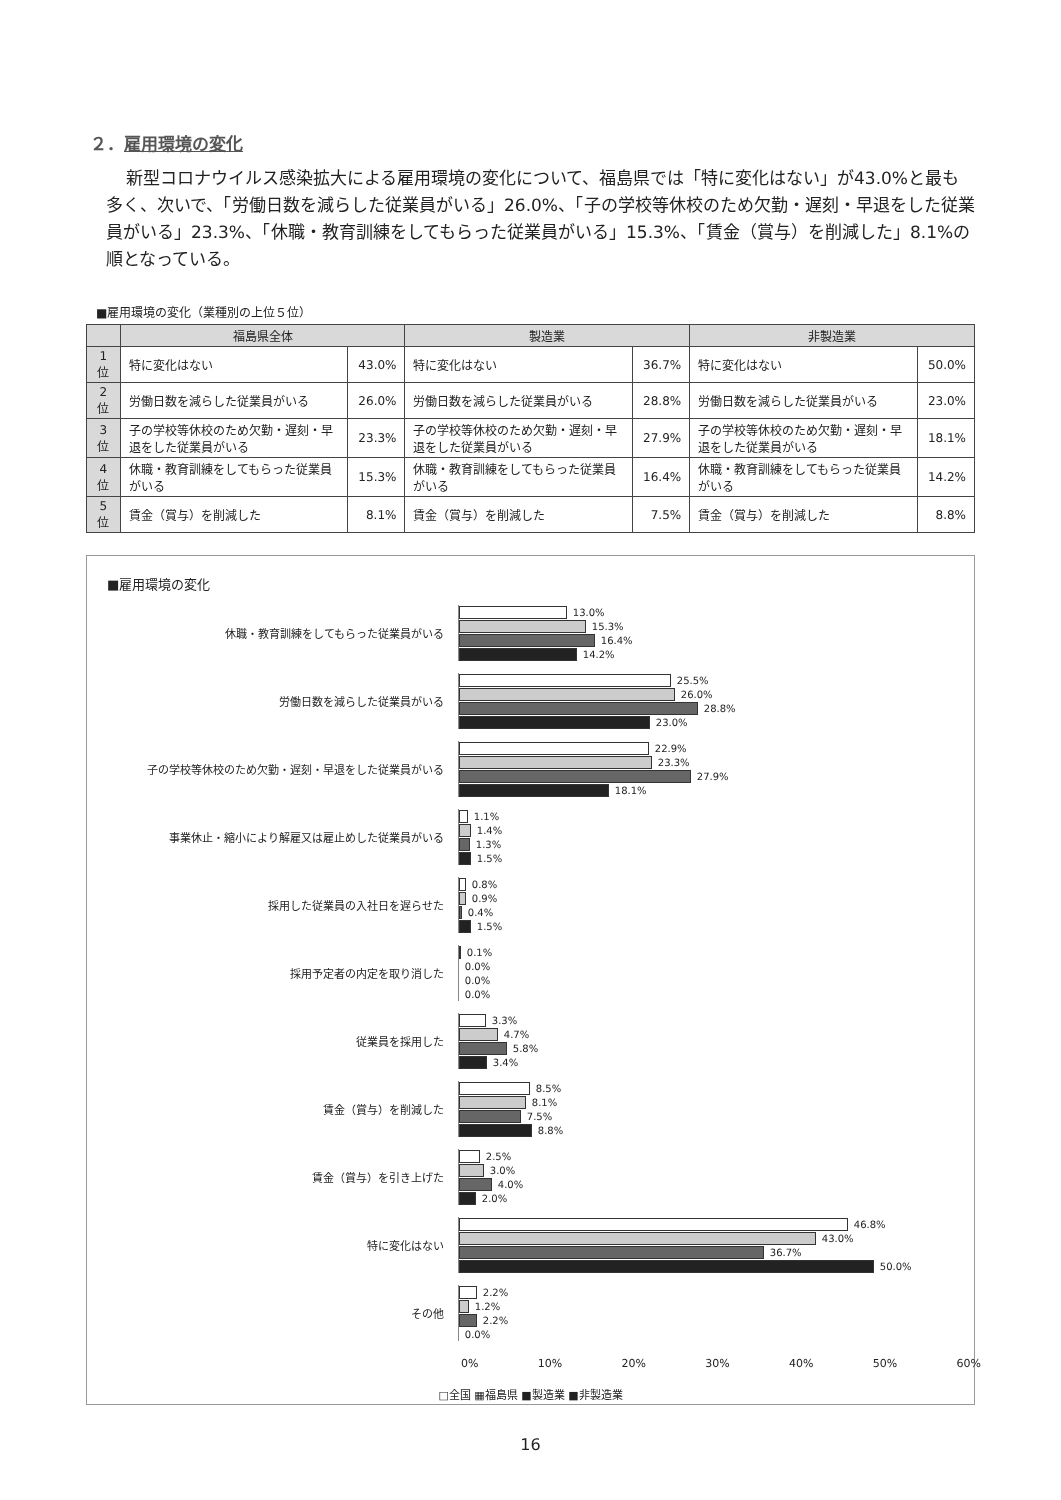２．雇用環境の変化
新型コロナウイルス感染拡大による雇用環境の変化について、福島県では「特に変化はない」が43.0%と最も多く、次いで、「労働日数を減らした従業員がいる」26.0%、「子の学校等休校のため欠勤・遅刻・早退をした従業員がいる」23.3%、「休職・教育訓練をしてもらった従業員がいる」15.3%、「賃金（賞与）を削減した」8.1%の順となっている。
■雇用環境の変化（業種別の上位５位）
| | 福島県全体 | | 製造業 | | 非製造業 | |
| --- | --- | --- | --- | --- | --- | --- |
| 1位 | 特に変化はない | 43.0% | 特に変化はない | 36.7% | 特に変化はない | 50.0% |
| 2位 | 労働日数を減らした従業員がいる | 26.0% | 労働日数を減らした従業員がいる | 28.8% | 労働日数を減らした従業員がいる | 23.0% |
| 3位 | 子の学校等休校のため欠勤・遅刻・早退をした従業員がいる | 23.3% | 子の学校等休校のため欠勤・遅刻・早退をした従業員がいる | 27.9% | 子の学校等休校のため欠勤・遅刻・早退をした従業員がいる | 18.1% |
| 4位 | 休職・教育訓練をしてもらった従業員がいる | 15.3% | 休職・教育訓練をしてもらった従業員がいる | 16.4% | 休職・教育訓練をしてもらった従業員がいる | 14.2% |
| 5位 | 賃金（賞与）を削減した | 8.1% | 賃金（賞与）を削減した | 7.5% | 賃金（賞与）を削減した | 8.8% |
■雇用環境の変化
休職・教育訓練をしてもらった従業員がいる
13.0%
15.3%
16.4%
14.2%
労働日数を減らした従業員がいる
25.5%
26.0%
28.8%
23.0%
子の学校等休校のため欠勤・遅刻・早退をした従業員がいる
22.9%
23.3%
27.9%
18.1%
事業休止・縮小により解雇又は雇止めした従業員がいる
1.1%
1.4%
1.3%
1.5%
採用した従業員の入社日を遅らせた
0.8%
0.9%
0.4%
1.5%
採用予定者の内定を取り消した
0.1%
0.0%
0.0%
0.0%
従業員を採用した
3.3%
4.7%
5.8%
3.4%
賃金（賞与）を削減した
8.5%
8.1%
7.5%
8.8%
賃金（賞与）を引き上げた
2.5%
3.0%
4.0%
2.0%
特に変化はない
46.8%
43.0%
36.7%
50.0%
その他
2.2%
1.2%
2.2%
0.0%
0% 10% 20% 30% 40% 50% 60%
□全国 ▦福島県 ■製造業 ■非製造業
16